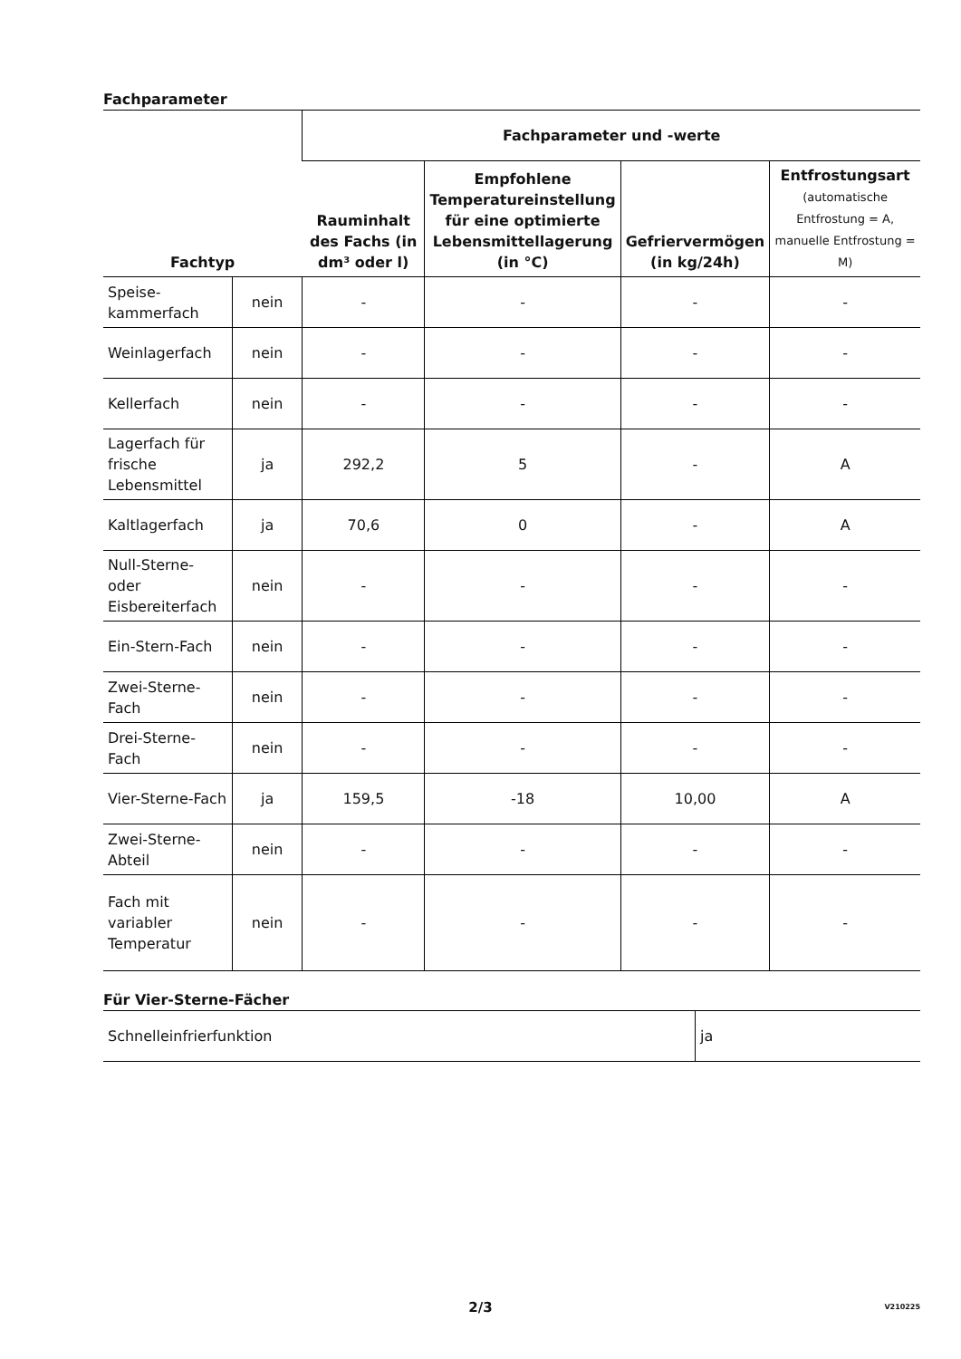Fachparameter
| Fachtyp | | Fachparameter und -werte | | | |
| --- | --- | --- | --- | --- | --- |
| | | Rauminhalt des Fachs (in dm³ oder l) | Empfohlene Temperatureinstellung für eine optimierte Lebensmittellagerung (in °C) | Gefriervermögen (in kg/24h) | Entfrostungsart (automatische Entfrostung = A, manuelle Entfrostung = M) |
| Speise-kammerfach | nein | - | - | - | - |
| Weinlagerfach | nein | - | - | - | - |
| Kellerfach | nein | - | - | - | - |
| Lagerfach für frische Lebensmittel | ja | 292,2 | 5 | - | A |
| Kaltlagerfach | ja | 70,6 | 0 | - | A |
| Null-Sterne- oder Eisbereiterfach | nein | - | - | - | - |
| Ein-Stern-Fach | nein | - | - | - | - |
| Zwei-Sterne-Fach | nein | - | - | - | - |
| Drei-Sterne-Fach | nein | - | - | - | - |
| Vier-Sterne-Fach | ja | 159,5 | -18 | 10,00 | A |
| Zwei-Sterne-Abteil | nein | - | - | - | - |
| Fach mit variabler Temperatur | nein | - | - | - | - |
Für Vier-Sterne-Fächer
| Schnelleinfrierfunktion | ja |
2/3 V210225